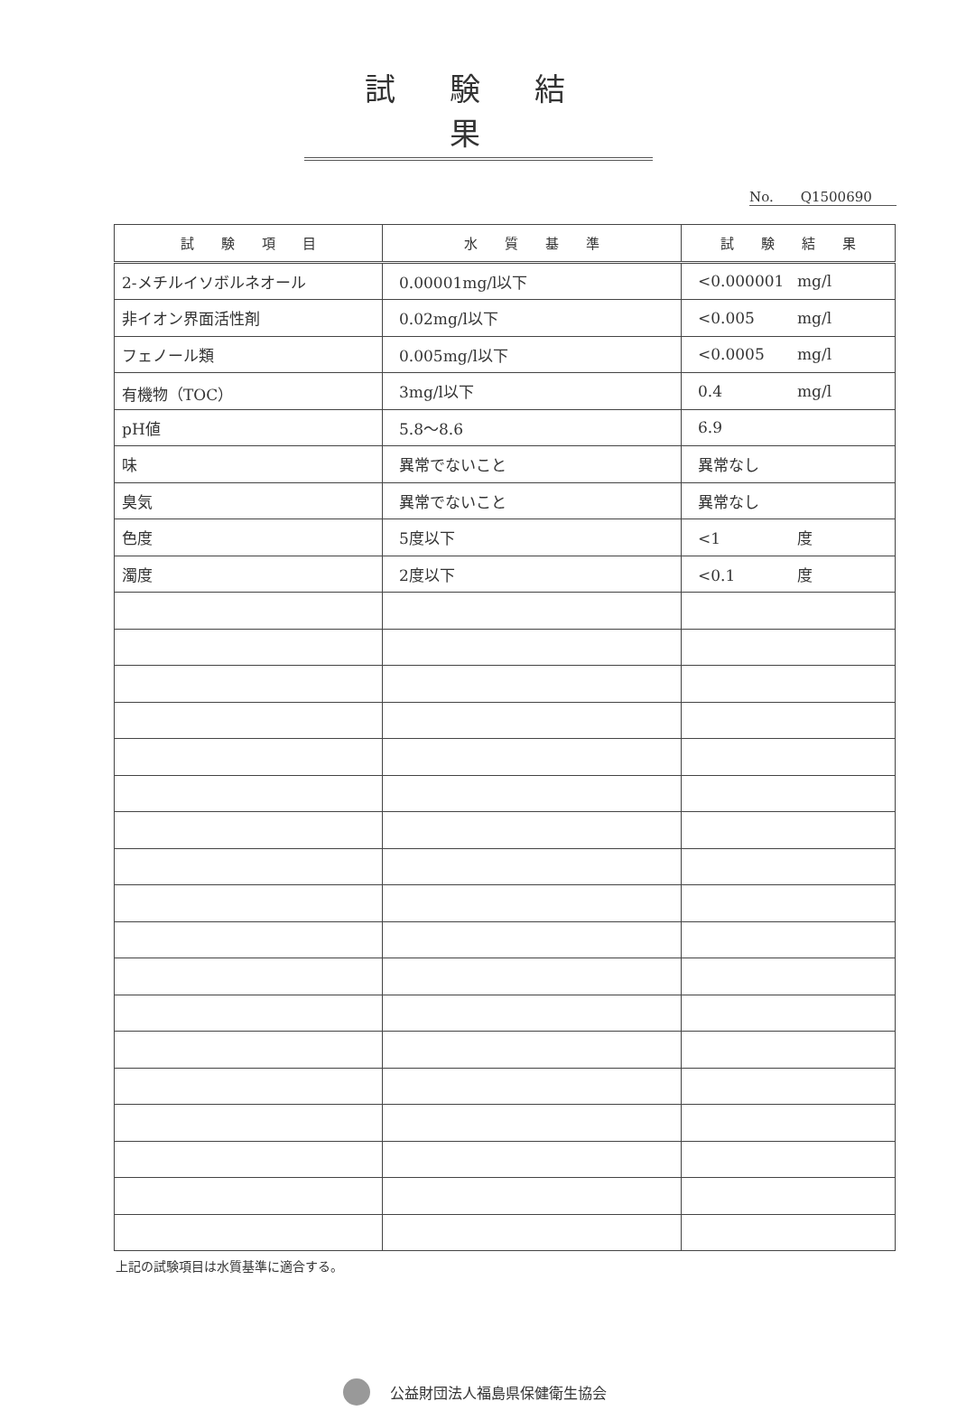試験結果
No.　　Q1500690
| 試 験 項 目 | 水 質 基 準 | 試 験 結 果 |
| --- | --- | --- |
| 2-メチルイソボルネオール | 0.00001mg/l以下 | <0.000001 mg/l |
| 非イオン界面活性剤 | 0.02mg/l以下 | <0.005 mg/l |
| フェノール類 | 0.005mg/l以下 | <0.0005 mg/l |
| 有機物（TOC） | 3mg/l以下 | 0.4 mg/l |
| pH値 | 5.8～8.6 | 6.9 |
| 味 | 異常でないこと | 異常なし |
| 臭気 | 異常でないこと | 異常なし |
| 色度 | 5度以下 | <1 度 |
| 濁度 | 2度以下 | <0.1 度 |
上記の試験項目は水質基準に適合する。
公益財団法人福島県保健衛生協会